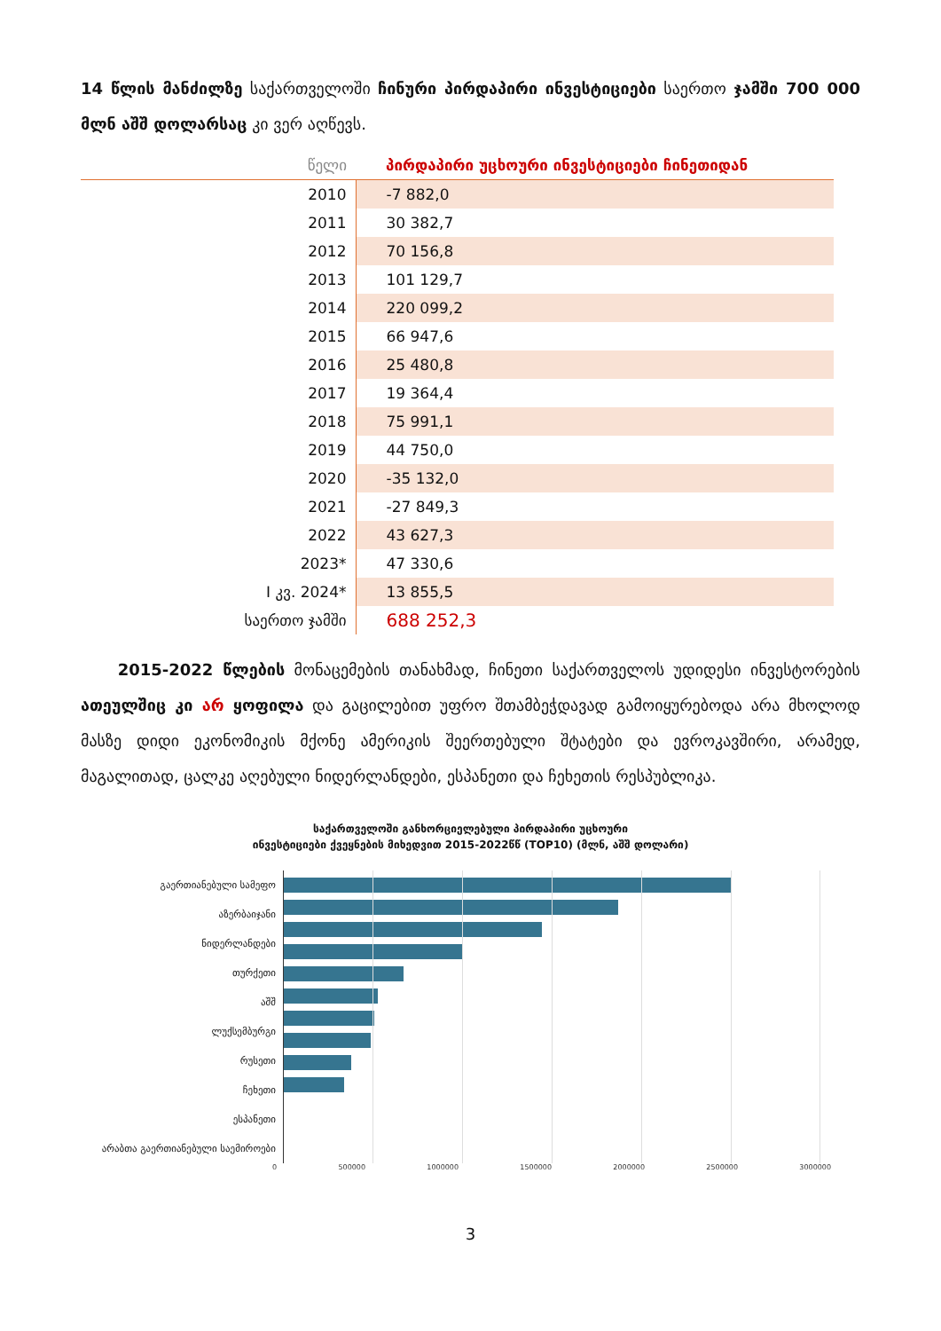14 წლის მანძილზე საქართველოში ჩინური პირდაპირი ინვესტიციები საერთო ჯამში 700 000 მლნ აშშ დოლარსაც კი ვერ აღწევს.
| წელი | პირდაპირი უცხოური ინვესტიციები ჩინეთიდან |
| --- | --- |
| 2010 | -7 882,0 |
| 2011 | 30 382,7 |
| 2012 | 70 156,8 |
| 2013 | 101 129,7 |
| 2014 | 220 099,2 |
| 2015 | 66 947,6 |
| 2016 | 25 480,8 |
| 2017 | 19 364,4 |
| 2018 | 75 991,1 |
| 2019 | 44 750,0 |
| 2020 | -35 132,0 |
| 2021 | -27 849,3 |
| 2022 | 43 627,3 |
| 2023* | 47 330,6 |
| I კვ. 2024* | 13 855,5 |
| საერთო ჯამში | 688 252,3 |
2015-2022 წლების მონაცემების თანახმად, ჩინეთი საქართველოს უდიდესი ინვესტორების ათეულშიც კი არ ყოფილა და გაცილებით უფრო შთამბეჭდავად გამოიყურებოდა არა მხოლოდ მასზე დიდი ეკონომიკის მქონე ამერიკის შეერთებული შტატები და ევროკავშირი, არამედ, მაგალითად, ცალკე აღებული ნიდერლანდები, ესპანეთი და ჩეხეთის რესპუბლიკა.
საქართველოში განხორციელებული პირდაპირი უცხოური
ინვესტიციები ქვეყნების მიხედვით 2015-2022წწ (TOP10) (მლნ, აშშ დოლარი)
გაერთიანებული სამეფო
აზერბაიჯანი
ნიდერლანდები
თურქეთი
აშშ
ლუქსემბურგი
რუსეთი
ჩეხეთი
ესპანეთი
არაბთა გაერთიანებული საემიროები
0 500000 1000000 1500000 2000000 2500000 3000000
3